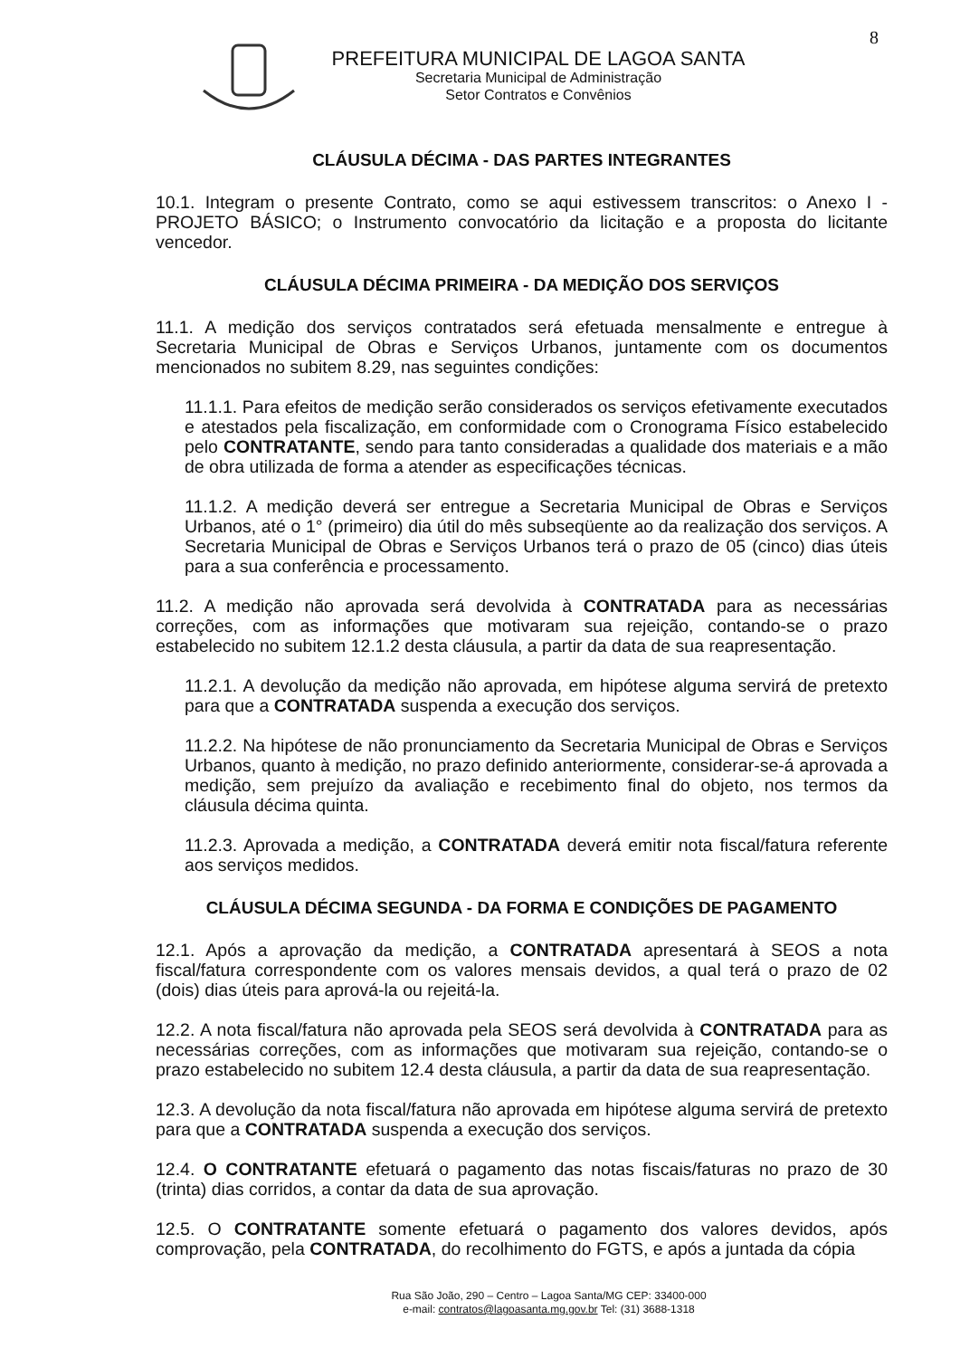8
PREFEITURA MUNICIPAL DE LAGOA SANTA
Secretaria Municipal de Administração
Setor Contratos e Convênios
CLÁUSULA DÉCIMA - DAS PARTES INTEGRANTES
10.1. Integram o presente Contrato, como se aqui estivessem transcritos: o Anexo I - PROJETO BÁSICO; o Instrumento convocatório da licitação e a proposta do licitante vencedor.
CLÁUSULA DÉCIMA PRIMEIRA - DA MEDIÇÃO DOS SERVIÇOS
11.1. A medição dos serviços contratados será efetuada mensalmente e entregue à Secretaria Municipal de Obras e Serviços Urbanos, juntamente com os documentos mencionados no subitem 8.29, nas seguintes condições:
11.1.1. Para efeitos de medição serão considerados os serviços efetivamente executados e atestados pela fiscalização, em conformidade com o Cronograma Físico estabelecido pelo CONTRATANTE, sendo para tanto consideradas a qualidade dos materiais e a mão de obra utilizada de forma a atender as especificações técnicas.
11.1.2. A medição deverá ser entregue a Secretaria Municipal de Obras e Serviços Urbanos, até o 1° (primeiro) dia útil do mês subseqüente ao da realização dos serviços. A Secretaria Municipal de Obras e Serviços Urbanos terá o prazo de 05 (cinco) dias úteis para a sua conferência e processamento.
11.2. A medição não aprovada será devolvida à CONTRATADA para as necessárias correções, com as informações que motivaram sua rejeição, contando-se o prazo estabelecido no subitem 12.1.2 desta cláusula, a partir da data de sua reapresentação.
11.2.1. A devolução da medição não aprovada, em hipótese alguma servirá de pretexto para que a CONTRATADA suspenda a execução dos serviços.
11.2.2. Na hipótese de não pronunciamento da Secretaria Municipal de Obras e Serviços Urbanos, quanto à medição, no prazo definido anteriormente, considerar-se-á aprovada a medição, sem prejuízo da avaliação e recebimento final do objeto, nos termos da cláusula décima quinta.
11.2.3. Aprovada a medição, a CONTRATADA deverá emitir nota fiscal/fatura referente aos serviços medidos.
CLÁUSULA DÉCIMA SEGUNDA - DA FORMA E CONDIÇÕES DE PAGAMENTO
12.1. Após a aprovação da medição, a CONTRATADA apresentará à SEOS a nota fiscal/fatura correspondente com os valores mensais devidos, a qual terá o prazo de 02 (dois) dias úteis para aprová-la ou rejeitá-la.
12.2. A nota fiscal/fatura não aprovada pela SEOS será devolvida à CONTRATADA para as necessárias correções, com as informações que motivaram sua rejeição, contando-se o prazo estabelecido no subitem 12.4 desta cláusula, a partir da data de sua reapresentação.
12.3. A devolução da nota fiscal/fatura não aprovada em hipótese alguma servirá de pretexto para que a CONTRATADA suspenda a execução dos serviços.
12.4. O CONTRATANTE efetuará o pagamento das notas fiscais/faturas no prazo de 30 (trinta) dias corridos, a contar da data de sua aprovação.
12.5. O CONTRATANTE somente efetuará o pagamento dos valores devidos, após comprovação, pela CONTRATADA, do recolhimento do FGTS, e após a juntada da cópia
Rua São João, 290 – Centro – Lagoa Santa/MG CEP: 33400-000
e-mail: contratos@lagoasanta.mg.gov.br Tel: (31) 3688-1318